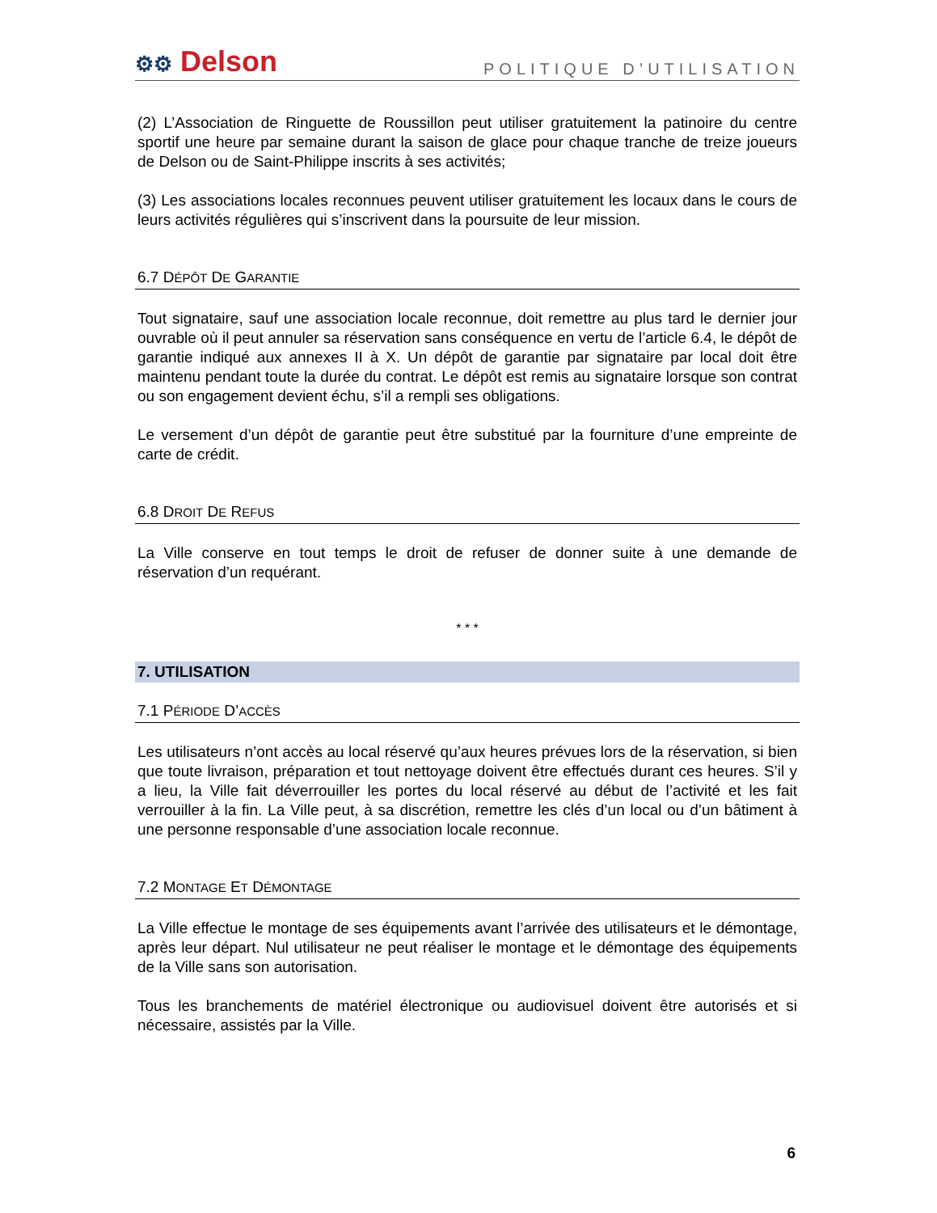⚙⚙ Delson
POLITIQUE D’UTILISATION
(2) L’Association de Ringuette de Roussillon peut utiliser gratuitement la patinoire du centre sportif une heure par semaine durant la saison de glace pour chaque tranche de treize joueurs de Delson ou de Saint-Philippe inscrits à ses activités;
(3) Les associations locales reconnues peuvent utiliser gratuitement les locaux dans le cours de leurs activités régulières qui s’inscrivent dans la poursuite de leur mission.
6.7 DÉPÔT DE GARANTIE
Tout signataire, sauf une association locale reconnue, doit remettre au plus tard le dernier jour ouvrable où il peut annuler sa réservation sans conséquence en vertu de l’article 6.4, le dépôt de garantie indiqué aux annexes II à X. Un dépôt de garantie par signataire par local doit être maintenu pendant toute la durée du contrat. Le dépôt est remis au signataire lorsque son contrat ou son engagement devient échu, s’il a rempli ses obligations.
Le versement d’un dépôt de garantie peut être substitué par la fourniture d’une empreinte de carte de crédit.
6.8 DROIT DE REFUS
La Ville conserve en tout temps le droit de refuser de donner suite à une demande de réservation d’un requérant.
* * *
7. UTILISATION
7.1 PÉRIODE D’ACCÈS
Les utilisateurs n’ont accès au local réservé qu’aux heures prévues lors de la réservation, si bien que toute livraison, préparation et tout nettoyage doivent être effectués durant ces heures. S’il y a lieu, la Ville fait déverrouiller les portes du local réservé au début de l’activité et les fait verrouiller à la fin. La Ville peut, à sa discrétion, remettre les clés d’un local ou d’un bâtiment à une personne responsable d’une association locale reconnue.
7.2 MONTAGE ET DÉMONTAGE
La Ville effectue le montage de ses équipements avant l’arrivée des utilisateurs et le démontage, après leur départ. Nul utilisateur ne peut réaliser le montage et le démontage des équipements de la Ville sans son autorisation.
Tous les branchements de matériel électronique ou audiovisuel doivent être autorisés et si nécessaire, assistés par la Ville.
6